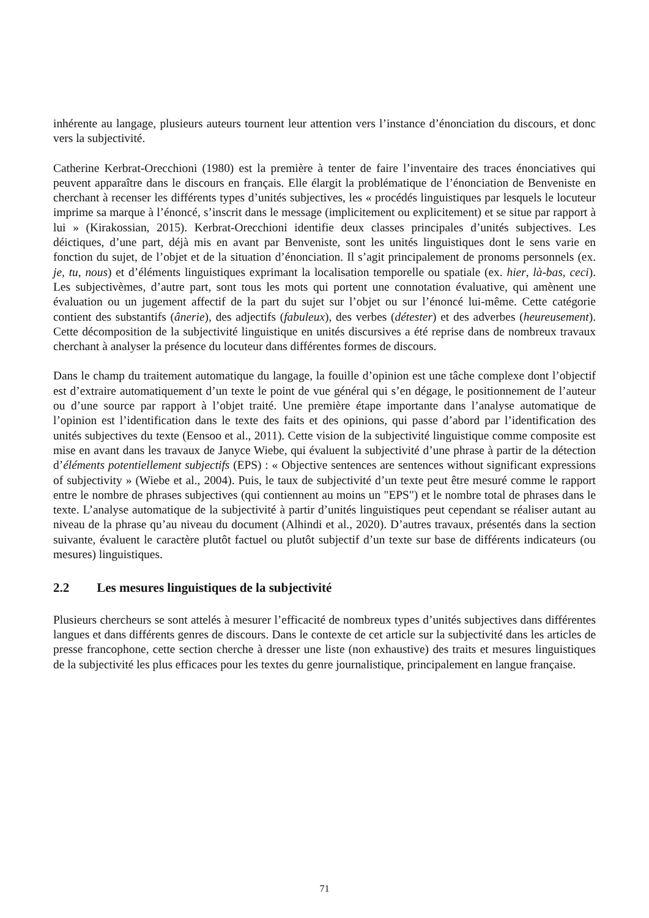inhérente au langage, plusieurs auteurs tournent leur attention vers l’instance d’énonciation du discours, et donc vers la subjectivité.
Catherine Kerbrat-Orecchioni (1980) est la première à tenter de faire l’inventaire des traces énonciatives qui peuvent apparaître dans le discours en français. Elle élargit la problématique de l’énonciation de Benveniste en cherchant à recenser les différents types d’unités subjectives, les « procédés linguistiques par lesquels le locuteur imprime sa marque à l’énoncé, s’inscrit dans le message (implicitement ou explicitement) et se situe par rapport à lui » (Kirakossian, 2015). Kerbrat-Orecchioni identifie deux classes principales d’unités subjectives. Les déictiques, d’une part, déjà mis en avant par Benveniste, sont les unités linguistiques dont le sens varie en fonction du sujet, de l’objet et de la situation d’énonciation. Il s’agit principalement de pronoms personnels (ex. je, tu, nous) et d’éléments linguistiques exprimant la localisation temporelle ou spatiale (ex. hier, là-bas, ceci). Les subjectivèmes, d’autre part, sont tous les mots qui portent une connotation évaluative, qui amènent une évaluation ou un jugement affectif de la part du sujet sur l’objet ou sur l’énoncé lui-même. Cette catégorie contient des substantifs (ânerie), des adjectifs (fabuleux), des verbes (détester) et des adverbes (heureusement). Cette décomposition de la subjectivité linguistique en unités discursives a été reprise dans de nombreux travaux cherchant à analyser la présence du locuteur dans différentes formes de discours.
Dans le champ du traitement automatique du langage, la fouille d’opinion est une tâche complexe dont l’objectif est d’extraire automatiquement d’un texte le point de vue général qui s’en dégage, le positionnement de l’auteur ou d’une source par rapport à l’objet traité. Une première étape importante dans l’analyse automatique de l’opinion est l’identification dans le texte des faits et des opinions, qui passe d’abord par l’identification des unités subjectives du texte (Eensoo et al., 2011). Cette vision de la subjectivité linguistique comme composite est mise en avant dans les travaux de Janyce Wiebe, qui évaluent la subjectivité d’une phrase à partir de la détection d’éléments potentiellement subjectifs (EPS) : « Objective sentences are sentences without significant expressions of subjectivity » (Wiebe et al., 2004). Puis, le taux de subjectivité d’un texte peut être mesuré comme le rapport entre le nombre de phrases subjectives (qui contiennent au moins un "EPS") et le nombre total de phrases dans le texte. L’analyse automatique de la subjectivité à partir d’unités linguistiques peut cependant se réaliser autant au niveau de la phrase qu’au niveau du document (Alhindi et al., 2020). D’autres travaux, présentés dans la section suivante, évaluent le caractère plutôt factuel ou plutôt subjectif d’un texte sur base de différents indicateurs (ou mesures) linguistiques.
2.2 Les mesures linguistiques de la subjectivité
Plusieurs chercheurs se sont attelés à mesurer l’efficacité de nombreux types d’unités subjectives dans différentes langues et dans différents genres de discours. Dans le contexte de cet article sur la subjectivité dans les articles de presse francophone, cette section cherche à dresser une liste (non exhaustive) des traits et mesures linguistiques de la subjectivité les plus efficaces pour les textes du genre journalistique, principalement en langue française.
71